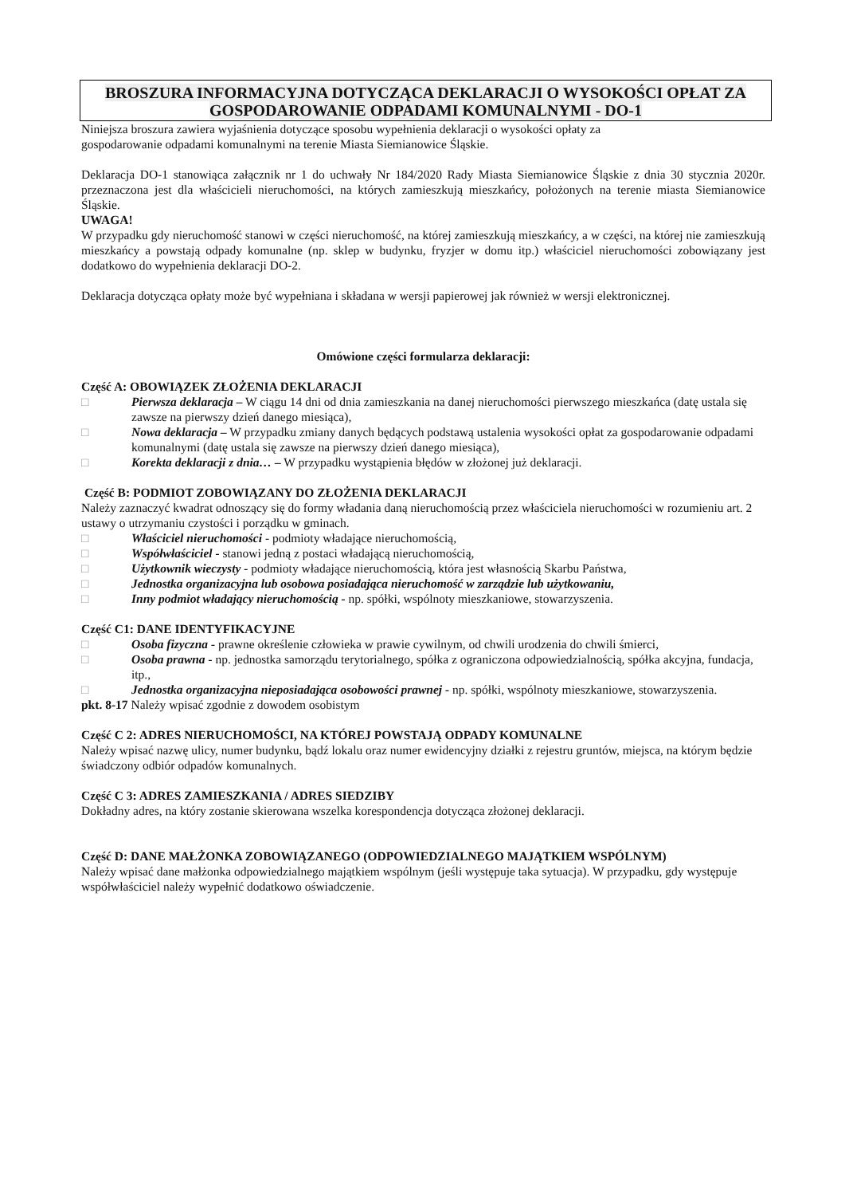BROSZURA INFORMACYJNA DOTYCZĄCA DEKLARACJI O WYSOKOŚCI OPŁAT ZA GOSPODAROWANIE ODPADAMI KOMUNALNYMI - DO-1
Niniejsza broszura zawiera wyjaśnienia dotyczące sposobu wypełnienia deklaracji o wysokości opłaty za
gospodarowanie odpadami komunalnymi na terenie Miasta Siemianowice Śląskie.
Deklaracja DO-1 stanowiąca załącznik nr 1 do uchwały Nr 184/2020 Rady Miasta Siemianowice Śląskie z dnia 30 stycznia 2020r. przeznaczona jest dla właścicieli nieruchomości, na których zamieszkują mieszkańcy, położonych na terenie miasta Siemianowice Śląskie.
UWAGA!
W przypadku gdy nieruchomość stanowi w części nieruchomość, na której zamieszkują mieszkańcy, a w części, na której nie zamieszkują mieszkańcy a powstają odpady komunalne (np. sklep w budynku, fryzjer w domu itp.) właściciel nieruchomości zobowiązany jest dodatkowo do wypełnienia deklaracji DO-2.
Deklaracja dotycząca opłaty może być wypełniana i składana w wersji papierowej jak również w wersji elektronicznej.
Omówione części formularza deklaracji:
Część A: OBOWIĄZEK ZŁOŻENIA DEKLARACJI
□ Pierwsza deklaracja – W ciągu 14 dni od dnia zamieszkania na danej nieruchomości pierwszego mieszkańca (datę ustala się zawsze na pierwszy dzień danego miesiąca),
□ Nowa deklaracja – W przypadku zmiany danych będących podstawą ustalenia wysokości opłat za gospodarowanie odpadami komunalnymi (datę ustala się zawsze na pierwszy dzień danego miesiąca),
□ Korekta deklaracji z dnia… – W przypadku wystąpienia błędów w złożonej już deklaracji.
Część B: PODMIOT ZOBOWIĄZANY DO ZŁOŻENIA DEKLARACJI
Należy zaznaczyć kwadrat odnoszący się do formy władania daną nieruchomością przez właściciela nieruchomości w rozumieniu art. 2 ustawy o utrzymaniu czystości i porządku w gminach.
□ Właściciel nieruchomości - podmioty władające nieruchomością,
□ Współwłaściciel - stanowi jedną z postaci władającą nieruchomością,
□ Użytkownik wieczysty - podmioty władające nieruchomością, która jest własnością Skarbu Państwa,
□ Jednostka organizacyjna lub osobowa posiadająca nieruchomość w zarządzie lub użytkowaniu,
□ Inny podmiot władający nieruchomością - np. spółki, wspólnoty mieszkaniowe, stowarzyszenia.
Część C1: DANE IDENTYFIKACYJNE
□ Osoba fizyczna - prawne określenie człowieka w prawie cywilnym, od chwili urodzenia do chwili śmierci,
□ Osoba prawna - np. jednostka samorządu terytorialnego, spółka z ograniczona odpowiedzialnością, spółka akcyjna, fundacja, itp.,
□ Jednostka organizacyjna nieposiadająca osobowości prawnej - np. spółki, wspólnoty mieszkaniowe, stowarzyszenia.
pkt. 8-17 Należy wpisać zgodnie z dowodem osobistym
Część C 2: ADRES NIERUCHOMOŚCI, NA KTÓREJ POWSTAJĄ ODPADY KOMUNALNE
Należy wpisać nazwę ulicy, numer budynku, bądź lokalu oraz numer ewidencyjny działki z rejestru gruntów, miejsca, na którym będzie świadczony odbiór odpadów komunalnych.
Część C 3: ADRES ZAMIESZKANIA / ADRES SIEDZIBY
Dokładny adres, na który zostanie skierowana wszelka korespondencja dotycząca złożonej deklaracji.
Część D: DANE MAŁŻONKA ZOBOWIĄZANEGO (ODPOWIEDZIALNEGO MAJĄTKIEM WSPÓLNYM)
Należy wpisać dane małżonka odpowiedzialnego majątkiem wspólnym (jeśli występuje taka sytuacja). W przypadku, gdy występuje współwłaściciel należy wypełnić dodatkowo oświadczenie.